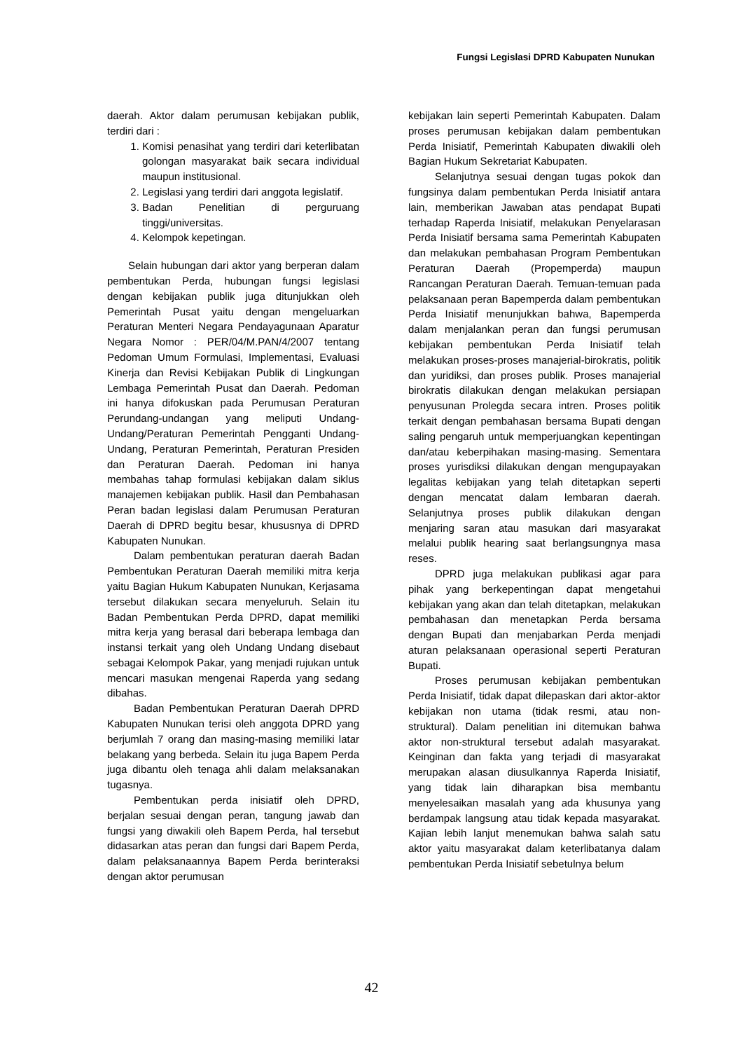Fungsi Legislasi DPRD Kabupaten Nunukan
daerah. Aktor dalam perumusan kebijakan publik, terdiri dari :
1. Komisi penasihat yang terdiri dari keterlibatan golongan masyarakat baik secara individual maupun institusional.
2. Legislasi yang terdiri dari anggota legislatif.
3. Badan Penelitian di perguruang tinggi/universitas.
4. Kelompok kepetingan.
Selain hubungan dari aktor yang berperan dalam pembentukan Perda, hubungan fungsi legislasi dengan kebijakan publik juga ditunjukkan oleh Pemerintah Pusat yaitu dengan mengeluarkan Peraturan Menteri Negara Pendayagunaan Aparatur Negara Nomor : PER/04/M.PAN/4/2007 tentang Pedoman Umum Formulasi, Implementasi, Evaluasi Kinerja dan Revisi Kebijakan Publik di Lingkungan Lembaga Pemerintah Pusat dan Daerah. Pedoman ini hanya difokuskan pada Perumusan Peraturan Perundang-undangan yang meliputi Undang-Undang/Peraturan Pemerintah Pengganti Undang-Undang, Peraturan Pemerintah, Peraturan Presiden dan Peraturan Daerah. Pedoman ini hanya membahas tahap formulasi kebijakan dalam siklus manajemen kebijakan publik. Hasil dan Pembahasan Peran badan legislasi dalam Perumusan Peraturan Daerah di DPRD begitu besar, khususnya di DPRD Kabupaten Nunukan.
Dalam pembentukan peraturan daerah Badan Pembentukan Peraturan Daerah memiliki mitra kerja yaitu Bagian Hukum Kabupaten Nunukan, Kerjasama tersebut dilakukan secara menyeluruh. Selain itu Badan Pembentukan Perda DPRD, dapat memiliki mitra kerja yang berasal dari beberapa lembaga dan instansi terkait yang oleh Undang Undang disebaut sebagai Kelompok Pakar, yang menjadi rujukan untuk mencari masukan mengenai Raperda yang sedang dibahas.
Badan Pembentukan Peraturan Daerah DPRD Kabupaten Nunukan terisi oleh anggota DPRD yang berjumlah 7 orang dan masing-masing memiliki latar belakang yang berbeda. Selain itu juga Bapem Perda juga dibantu oleh tenaga ahli dalam melaksanakan tugasnya.
Pembentukan perda inisiatif oleh DPRD, berjalan sesuai dengan peran, tangung jawab dan fungsi yang diwakili oleh Bapem Perda, hal tersebut didasarkan atas peran dan fungsi dari Bapem Perda, dalam pelaksanaannya Bapem Perda berinteraksi dengan aktor perumusan
kebijakan lain seperti Pemerintah Kabupaten. Dalam proses perumusan kebijakan dalam pembentukan Perda Inisiatif, Pemerintah Kabupaten diwakili oleh Bagian Hukum Sekretariat Kabupaten.
Selanjutnya sesuai dengan tugas pokok dan fungsinya dalam pembentukan Perda Inisiatif antara lain, memberikan Jawaban atas pendapat Bupati terhadap Raperda Inisiatif, melakukan Penyelarasan Perda Inisiatif bersama sama Pemerintah Kabupaten dan melakukan pembahasan Program Pembentukan Peraturan Daerah (Propemperda) maupun Rancangan Peraturan Daerah. Temuan-temuan pada pelaksanaan peran Bapemperda dalam pembentukan Perda Inisiatif menunjukkan bahwa, Bapemperda dalam menjalankan peran dan fungsi perumusan kebijakan pembentukan Perda Inisiatif telah melakukan proses-proses manajerial-birokratis, politik dan yuridiksi, dan proses publik. Proses manajerial birokratis dilakukan dengan melakukan persiapan penyusunan Prolegda secara intren. Proses politik terkait dengan pembahasan bersama Bupati dengan saling pengaruh untuk memperjuangkan kepentingan dan/atau keberpihakan masing-masing. Sementara proses yurisdiksi dilakukan dengan mengupayakan legalitas kebijakan yang telah ditetapkan seperti dengan mencatat dalam lembaran daerah. Selanjutnya proses publik dilakukan dengan menjaring saran atau masukan dari masyarakat melalui publik hearing saat berlangsungnya masa reses.
DPRD juga melakukan publikasi agar para pihak yang berkepentingan dapat mengetahui kebijakan yang akan dan telah ditetapkan, melakukan pembahasan dan menetapkan Perda bersama dengan Bupati dan menjabarkan Perda menjadi aturan pelaksanaan operasional seperti Peraturan Bupati.
Proses perumusan kebijakan pembentukan Perda Inisiatif, tidak dapat dilepaskan dari aktor-aktor kebijakan non utama (tidak resmi, atau non-struktural). Dalam penelitian ini ditemukan bahwa aktor non-struktural tersebut adalah masyarakat. Keinginan dan fakta yang terjadi di masyarakat merupakan alasan diusulkannya Raperda Inisiatif, yang tidak lain diharapkan bisa membantu menyelesaikan masalah yang ada khusunya yang berdampak langsung atau tidak kepada masyarakat. Kajian lebih lanjut menemukan bahwa salah satu aktor yaitu masyarakat dalam keterlibatanya dalam pembentukan Perda Inisiatif sebetulnya belum
42